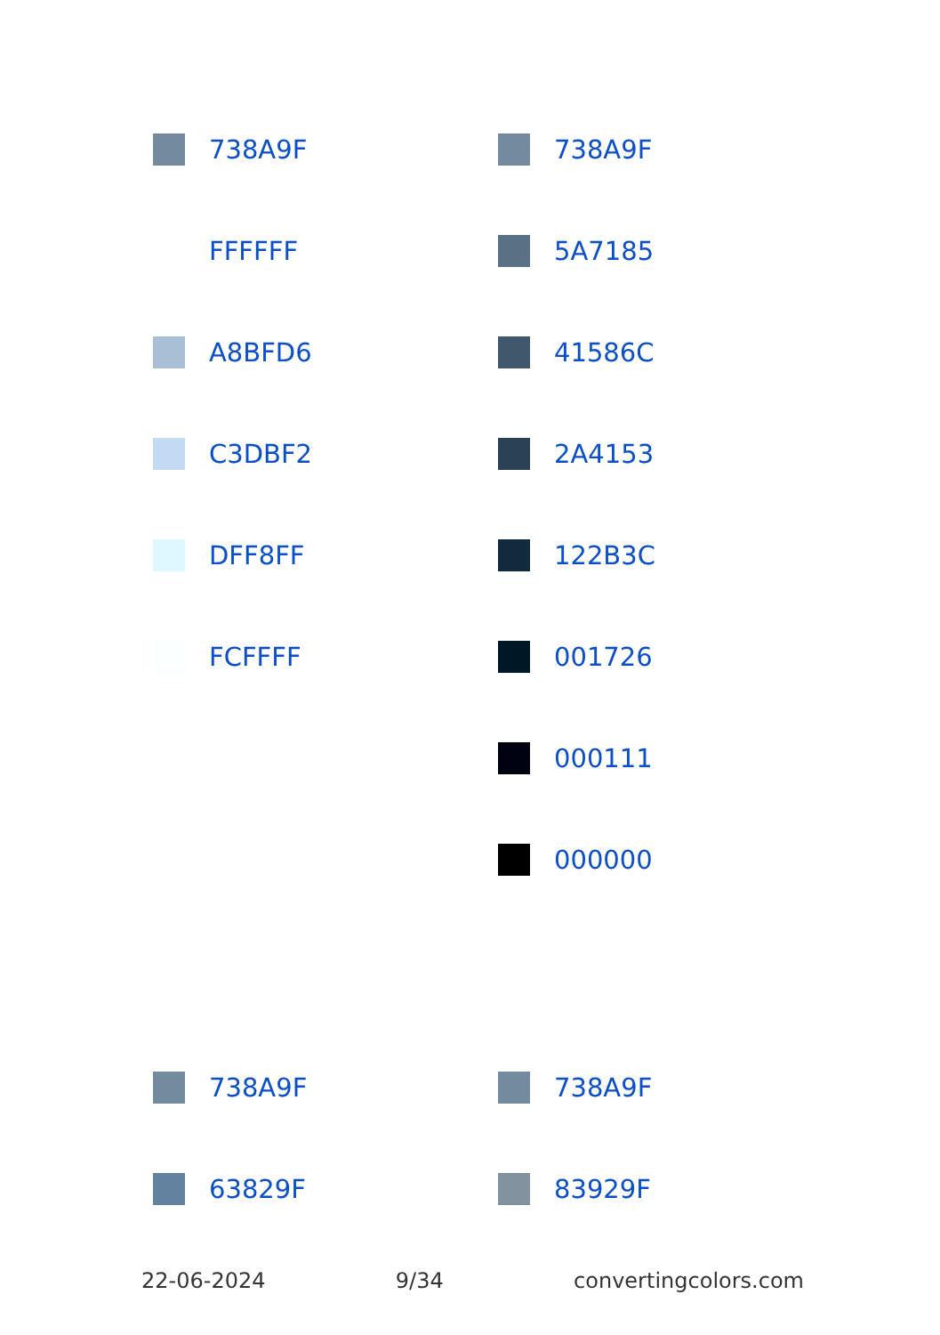738A9F
FFFFFF
A8BFD6
C3DBF2
DFF8FF
FCFFFF
738A9F
5A7185
41586C
2A4153
122B3C
001726
000111
000000
738A9F
63829F
738A9F
83929F
22-06-2024 9/34 convertingcolors.com